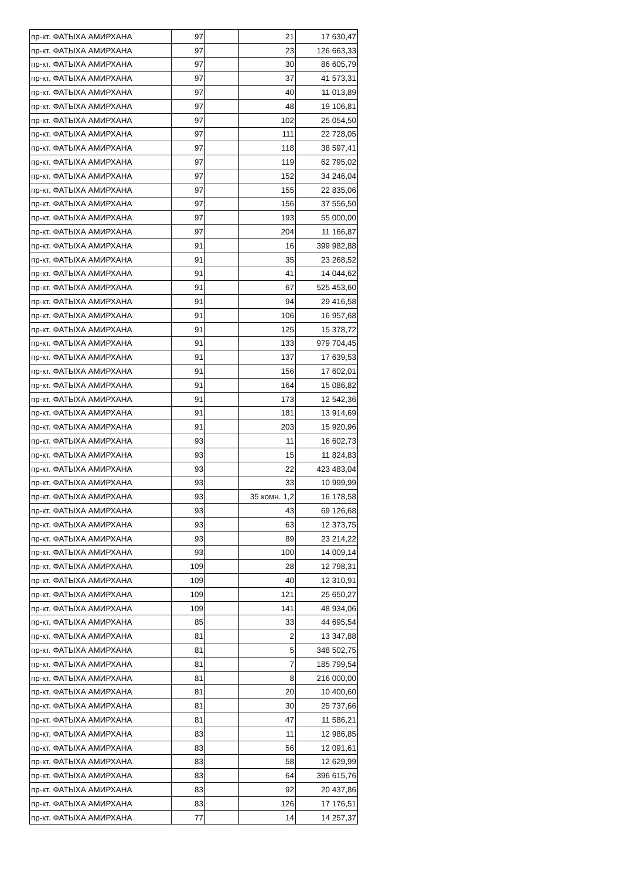| пр-кт. ФАТЫХА АМИРХАНА | 97 | | 21 | 17 630,47 |
| пр-кт. ФАТЫХА АМИРХАНА | 97 | | 23 | 126 663,33 |
| пр-кт. ФАТЫХА АМИРХАНА | 97 | | 30 | 86 605,79 |
| пр-кт. ФАТЫХА АМИРХАНА | 97 | | 37 | 41 573,31 |
| пр-кт. ФАТЫХА АМИРХАНА | 97 | | 40 | 11 013,89 |
| пр-кт. ФАТЫХА АМИРХАНА | 97 | | 48 | 19 106,81 |
| пр-кт. ФАТЫХА АМИРХАНА | 97 | | 102 | 25 054,50 |
| пр-кт. ФАТЫХА АМИРХАНА | 97 | | 111 | 22 728,05 |
| пр-кт. ФАТЫХА АМИРХАНА | 97 | | 118 | 38 597,41 |
| пр-кт. ФАТЫХА АМИРХАНА | 97 | | 119 | 62 795,02 |
| пр-кт. ФАТЫХА АМИРХАНА | 97 | | 152 | 34 246,04 |
| пр-кт. ФАТЫХА АМИРХАНА | 97 | | 155 | 22 835,06 |
| пр-кт. ФАТЫХА АМИРХАНА | 97 | | 156 | 37 556,50 |
| пр-кт. ФАТЫХА АМИРХАНА | 97 | | 193 | 55 000,00 |
| пр-кт. ФАТЫХА АМИРХАНА | 97 | | 204 | 11 166,87 |
| пр-кт. ФАТЫХА АМИРХАНА | 91 | | 16 | 399 982,88 |
| пр-кт. ФАТЫХА АМИРХАНА | 91 | | 35 | 23 268,52 |
| пр-кт. ФАТЫХА АМИРХАНА | 91 | | 41 | 14 044,62 |
| пр-кт. ФАТЫХА АМИРХАНА | 91 | | 67 | 525 453,60 |
| пр-кт. ФАТЫХА АМИРХАНА | 91 | | 94 | 29 416,58 |
| пр-кт. ФАТЫХА АМИРХАНА | 91 | | 106 | 16 957,68 |
| пр-кт. ФАТЫХА АМИРХАНА | 91 | | 125 | 15 378,72 |
| пр-кт. ФАТЫХА АМИРХАНА | 91 | | 133 | 979 704,45 |
| пр-кт. ФАТЫХА АМИРХАНА | 91 | | 137 | 17 639,53 |
| пр-кт. ФАТЫХА АМИРХАНА | 91 | | 156 | 17 602,01 |
| пр-кт. ФАТЫХА АМИРХАНА | 91 | | 164 | 15 086,82 |
| пр-кт. ФАТЫХА АМИРХАНА | 91 | | 173 | 12 542,36 |
| пр-кт. ФАТЫХА АМИРХАНА | 91 | | 181 | 13 914,69 |
| пр-кт. ФАТЫХА АМИРХАНА | 91 | | 203 | 15 920,96 |
| пр-кт. ФАТЫХА АМИРХАНА | 93 | | 11 | 16 602,73 |
| пр-кт. ФАТЫХА АМИРХАНА | 93 | | 15 | 11 824,83 |
| пр-кт. ФАТЫХА АМИРХАНА | 93 | | 22 | 423 483,04 |
| пр-кт. ФАТЫХА АМИРХАНА | 93 | | 33 | 10 999,99 |
| пр-кт. ФАТЫХА АМИРХАНА | 93 | | 35 комн. 1,2 | 16 178,58 |
| пр-кт. ФАТЫХА АМИРХАНА | 93 | | 43 | 69 126,68 |
| пр-кт. ФАТЫХА АМИРХАНА | 93 | | 63 | 12 373,75 |
| пр-кт. ФАТЫХА АМИРХАНА | 93 | | 89 | 23 214,22 |
| пр-кт. ФАТЫХА АМИРХАНА | 93 | | 100 | 14 009,14 |
| пр-кт. ФАТЫХА АМИРХАНА | 109 | | 28 | 12 798,31 |
| пр-кт. ФАТЫХА АМИРХАНА | 109 | | 40 | 12 310,91 |
| пр-кт. ФАТЫХА АМИРХАНА | 109 | | 121 | 25 650,27 |
| пр-кт. ФАТЫХА АМИРХАНА | 109 | | 141 | 48 934,06 |
| пр-кт. ФАТЫХА АМИРХАНА | 85 | | 33 | 44 695,54 |
| пр-кт. ФАТЫХА АМИРХАНА | 81 | | 2 | 13 347,88 |
| пр-кт. ФАТЫХА АМИРХАНА | 81 | | 5 | 348 502,75 |
| пр-кт. ФАТЫХА АМИРХАНА | 81 | | 7 | 185 799,54 |
| пр-кт. ФАТЫХА АМИРХАНА | 81 | | 8 | 216 000,00 |
| пр-кт. ФАТЫХА АМИРХАНА | 81 | | 20 | 10 400,60 |
| пр-кт. ФАТЫХА АМИРХАНА | 81 | | 30 | 25 737,66 |
| пр-кт. ФАТЫХА АМИРХАНА | 81 | | 47 | 11 586,21 |
| пр-кт. ФАТЫХА АМИРХАНА | 83 | | 11 | 12 986,85 |
| пр-кт. ФАТЫХА АМИРХАНА | 83 | | 56 | 12 091,61 |
| пр-кт. ФАТЫХА АМИРХАНА | 83 | | 58 | 12 629,99 |
| пр-кт. ФАТЫХА АМИРХАНА | 83 | | 64 | 396 615,76 |
| пр-кт. ФАТЫХА АМИРХАНА | 83 | | 92 | 20 437,86 |
| пр-кт. ФАТЫХА АМИРХАНА | 83 | | 126 | 17 176,51 |
| пр-кт. ФАТЫХА АМИРХАНА | 77 | | 14 | 14 257,37 |